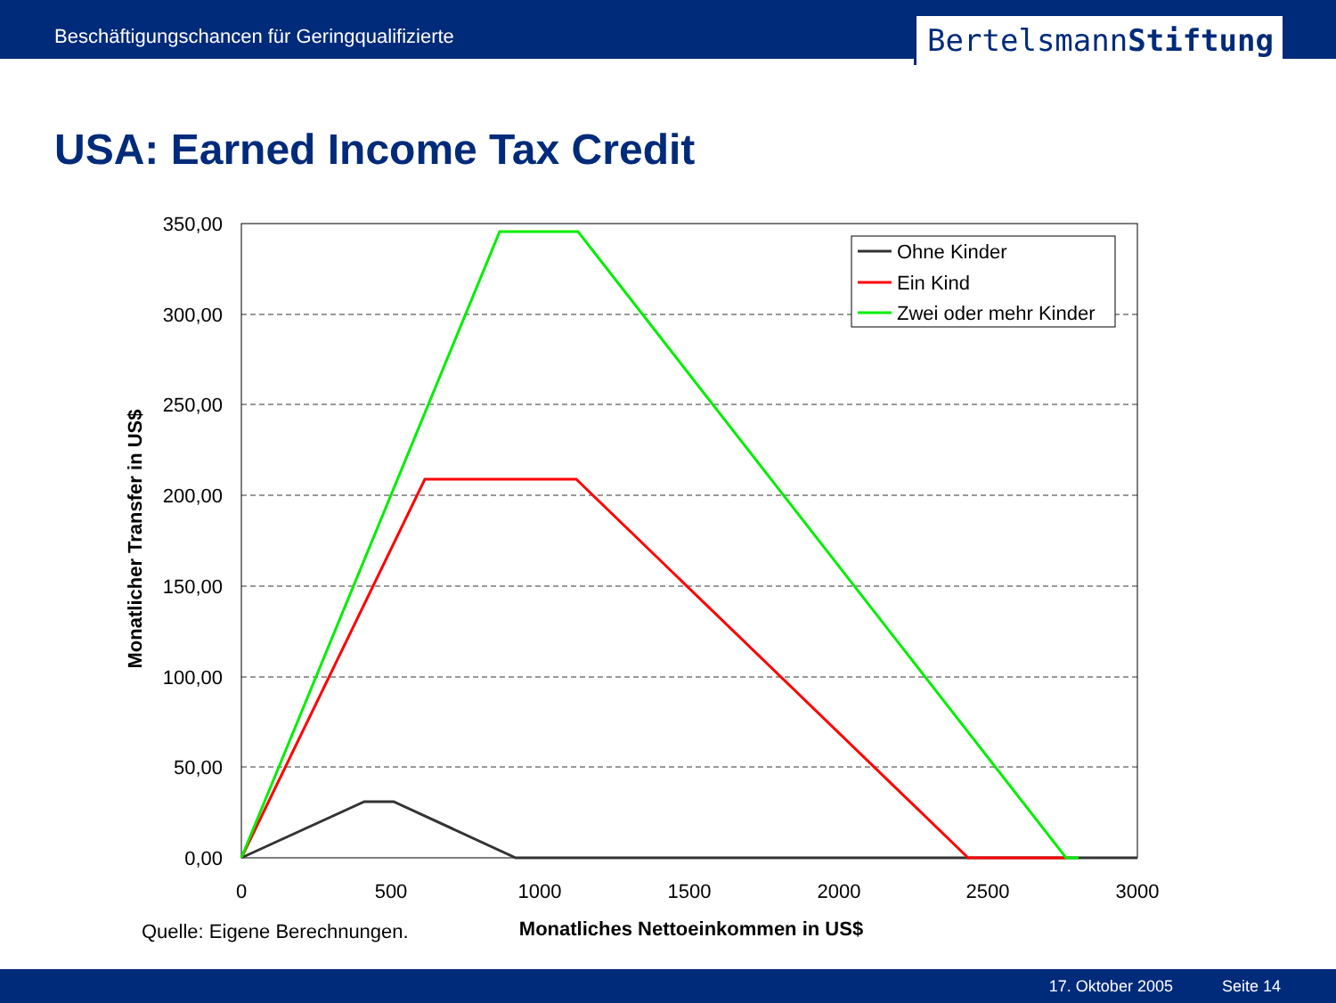Beschäftigungschancen für Geringqualifizierte
BertelsmannStiftung
USA: Earned Income Tax Credit
350,00
300,00
250,00
200,00
150,00
100,00
50,00
0,00
0
500
1000
1500
2000
2500
3000
Ohne Kinder
Ein Kind
Zwei oder mehr Kinder
Monatliches Nettoeinkommen in US$
Monatlicher Transfer in US$
Quelle: Eigene Berechnungen.
17. Oktober 2005 Seite 14